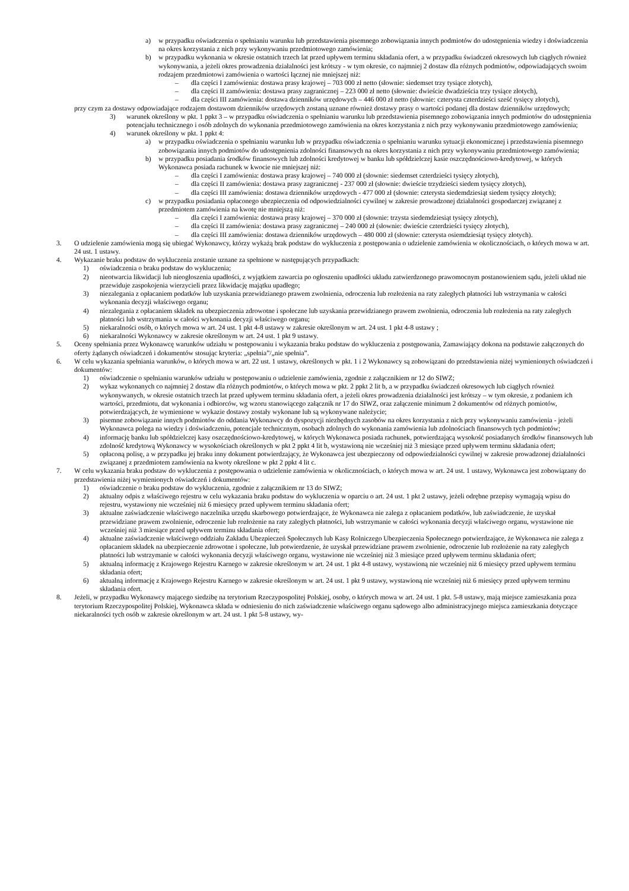a) w przypadku oświadczenia o spełnianiu warunku lub przedstawienia pisemnego zobowiązania innych podmiotów do udostępnienia wiedzy i doświadczenia na okres korzystania z nich przy wykonywaniu przedmiotowego zamówienia;
b) w przypadku wykonania w okresie ostatnich trzech lat przed upływem terminu składania ofert, a w przypadku świadczeń okresowych lub ciągłych również wykonywania, a jeżeli okres prowadzenia działalności jest krótszy - w tym okresie, co najmniej 2 dostaw dla różnych podmiotów, odpowiadających swoim rodzajem przedmiotowi zamówienia o wartości łącznej nie mniejszej niż:
– dla części I zamówienia: dostawa prasy krajowej – 703 000 zł netto (słownie: siedemset trzy tysiące złotych),
– dla części II zamówienia: dostawa prasy zagranicznej – 223 000 zł netto (słownie: dwieście dwadzieścia trzy tysiące złotych),
– dla części III zamówienia: dostawa dzienników urzędowych – 446 000 zł netto (słownie: czterysta czterdzieści sześć tysięcy złotych),
przy czym za dostawy odpowiadające rodzajem dostawom dzienników urzędowych zostaną uznane również dostawy prasy o wartości podanej dla dostaw dzienników urzędowych;
3) warunek określony w pkt. 1 ppkt 3 – w przypadku oświadczenia o spełnianiu warunku lub przedstawienia pisemnego zobowiązania innych podmiotów do udostępnienia potencjału technicznego i osób zdolnych do wykonania przedmiotowego zamówienia na okres korzystania z nich przy wykonywaniu przedmiotowego zamówienia;
4) warunek określony w pkt. 1 ppkt 4:
a) w przypadku oświadczenia o spełnianiu warunku lub w przypadku oświadczenia o spełnianiu warunku sytuacji ekonomicznej i przedstawienia pisemnego zobowiązania innych podmiotów do udostępnienia zdolności finansowych na okres korzystania z nich przy wykonywaniu przedmiotowego zamówienia;
b) w przypadku posiadania środków finansowych lub zdolności kredytowej w banku lub spółdzielczej kasie oszczędnościowo-kredytowej, w których Wykonawca posiada rachunek w kwocie nie mniejszej niż:
– dla części I zamówienia: dostawa prasy krajowej – 740 000 zł (słownie: siedemset czterdzieści tysięcy złotych),
– dla części II zamówienia: dostawa prasy zagranicznej - 237 000 zł (słownie: dwieście trzydzieści siedem tysięcy złotych),
– dla części III zamówienia: dostawa dzienników urzędowych - 477 000 zł (słownie: czterysta siedemdziesiąt siedem tysięcy złotych);
c) w przypadku posiadania opłaconego ubezpieczenia od odpowiedzialności cywilnej w zakresie prowadzonej działalności gospodarczej związanej z przedmiotem zamówienia na kwotę nie mniejszą niż:
– dla części I zamówienia: dostawa prasy krajowej – 370 000 zł (słownie: trzysta siedemdziesiąt tysięcy złotych),
– dla części II zamówienia: dostawa prasy zagranicznej – 240 000 zł (słownie: dwieście czterdzieści tysięcy złotych),
– dla części III zamówienia: dostawa dzienników urzędowych – 480 000 zł (słownie: czterysta osiemdziesiąt tysięcy złotych).
3. O udzielenie zamówienia mogą się ubiegać Wykonawcy, którzy wykażą brak podstaw do wykluczenia z postępowania o udzielenie zamówienia w okolicznościach, o których mowa w art. 24 ust. 1 ustawy.
4. Wykazanie braku podstaw do wykluczenia zostanie uznane za spełnione w następujących przypadkach:
1) oświadczenia o braku podstaw do wykluczenia;
2) nieotwarcia likwidacji lub nieogłoszenia upadłości, z wyjątkiem zawarcia po ogłoszeniu upadłości układu zatwierdzonego prawomocnym postanowieniem sądu, jeżeli układ nie przewiduje zaspokojenia wierzycieli przez likwidację majątku upadłego;
3) niezalegania z opłacaniem podatków lub uzyskania przewidzianego prawem zwolnienia, odroczenia lub rozłożenia na raty zaległych płatności lub wstrzymania w całości wykonania decyzji właściwego organu;
4) niezalegania z opłacaniem składek na ubezpieczenia zdrowotne i społeczne lub uzyskania przewidzianego prawem zwolnienia, odroczenia lub rozłożenia na raty zaległych płatności lub wstrzymania w całości wykonania decyzji właściwego organu;
5) niekaralności osób, o których mowa w art. 24 ust. 1 pkt 4-8 ustawy w zakresie określonym w art. 24 ust. 1 pkt 4-8 ustawy ;
6) niekaralności Wykonawcy w zakresie określonym w art. 24 ust. 1 pkt 9 ustawy.
5. Oceny spełniania przez Wykonawcę warunków udziału w postępowaniu i wykazania braku podstaw do wykluczenia z postępowania, Zamawiający dokona na podstawie załączonych do oferty żądanych oświadczeń i dokumentów stosując kryteria: „spełnia”/„nie spełnia”.
6. W celu wykazania spełniania warunków, o których mowa w art. 22 ust. 1 ustawy, określonych w pkt. 1 i 2 Wykonawcy są zobowiązani do przedstawienia niżej wymienionych oświadczeń i dokumentów:
1) oświadczenie o spełnianiu warunków udziału w postępowaniu o udzielenie zamówienia, zgodnie z załącznikiem nr 12 do SIWZ;
2) wykaz wykonanych co najmniej 2 dostaw dla różnych podmiotów, o których mowa w pkt. 2 ppkt 2 lit b, a w przypadku świadczeń okresowych lub ciągłych również wykonywanych, w okresie ostatnich trzech lat przed upływem terminu składania ofert, a jeżeli okres prowadzenia działalności jest krótszy – w tym okresie, z podaniem ich wartości, przedmiotu, dat wykonania i odbiorców, wg wzoru stanowiącego załącznik nr 17 do SIWZ, oraz załączenie minimum 2 dokumentów od różnych pomiotów, potwierdzających, że wymienione w wykazie dostawy zostały wykonane lub są wykonywane należycie;
3) pisemne zobowiązanie innych podmiotów do oddania Wykonawcy do dyspozycji niezbędnych zasobów na okres korzystania z nich przy wykonywaniu zamówienia - jeżeli Wykonawca polega na wiedzy i doświadczeniu, potencjale technicznym, osobach zdolnych do wykonania zamówienia lub zdolnościach finansowych tych podmiotów;
4) informację banku lub spółdzielczej kasy oszczędnościowo-kredytowej, w których Wykonawca posiada rachunek, potwierdzającą wysokość posiadanych środków finansowych lub zdolność kredytową Wykonawcy w wysokościach określonych w pkt 2 ppkt 4 lit b, wystawioną nie wcześniej niż 3 miesiące przed upływem terminu składania ofert;
5) opłaconą polisę, a w przypadku jej braku inny dokument potwierdzający, że Wykonawca jest ubezpieczony od odpowiedzialności cywilnej w zakresie prowadzonej działalności związanej z przedmiotem zamówienia na kwoty określone w pkt 2 ppkt 4 lit c.
7. W celu wykazania braku podstaw do wykluczenia z postępowania o udzielenie zamówienia w okolicznościach, o których mowa w art. 24 ust. 1 ustawy, Wykonawca jest zobowiązany do przedstawienia niżej wymienionych oświadczeń i dokumentów:
1) oświadczenie o braku podstaw do wykluczenia, zgodnie z załącznikiem nr 13 do SIWZ;
2) aktualny odpis z właściwego rejestru w celu wykazania braku podstaw do wykluczenia w oparciu o art. 24 ust. 1 pkt 2 ustawy, jeżeli odrębne przepisy wymagają wpisu do rejestru, wystawiony nie wcześniej niż 6 miesięcy przed upływem terminu składania ofert;
3) aktualne zaświadczenie właściwego naczelnika urzędu skarbowego potwierdzające, że Wykonawca nie zalega z opłacaniem podatków, lub zaświadczenie, że uzyskał przewidziane prawem zwolnienie, odroczenie lub rozłożenie na raty zaległych płatności, lub wstrzymanie w całości wykonania decyzji właściwego organu, wystawione nie wcześniej niż 3 miesiące przed upływem terminu składania ofert;
4) aktualne zaświadczenie właściwego oddziału Zakładu Ubezpieczeń Społecznych lub Kasy Rolniczego Ubezpieczenia Społecznego potwierdzające, że Wykonawca nie zalega z opłacaniem składek na ubezpieczenie zdrowotne i społeczne, lub potwierdzenie, że uzyskał przewidziane prawem zwolnienie, odroczenie lub rozłożenie na raty zaległych płatności lub wstrzymanie w całości wykonania decyzji właściwego organu, wystawione nie wcześniej niż 3 miesiące przed upływem terminu składania ofert;
5) aktualną informację z Krajowego Rejestru Karnego w zakresie określonym w art. 24 ust. 1 pkt 4-8 ustawy, wystawioną nie wcześniej niż 6 miesięcy przed upływem terminu składania ofert;
6) aktualną informację z Krajowego Rejestru Karnego w zakresie określonym w art. 24 ust. 1 pkt 9 ustawy, wystawioną nie wcześniej niż 6 miesięcy przed upływem terminu składania ofert.
8. Jeżeli, w przypadku Wykonawcy mającego siedzibę na terytorium Rzeczypospolitej Polskiej, osoby, o których mowa w art. 24 ust. 1 pkt. 5-8 ustawy, mają miejsce zamieszkania poza terytorium Rzeczypospolitej Polskiej, Wykonawca składa w odniesieniu do nich zaświadczenie właściwego organu sądowego albo administracyjnego miejsca zamieszkania dotyczące niekaralności tych osób w zakresie określonym w art. 24 ust. 1 pkt 5-8 ustawy, wy-